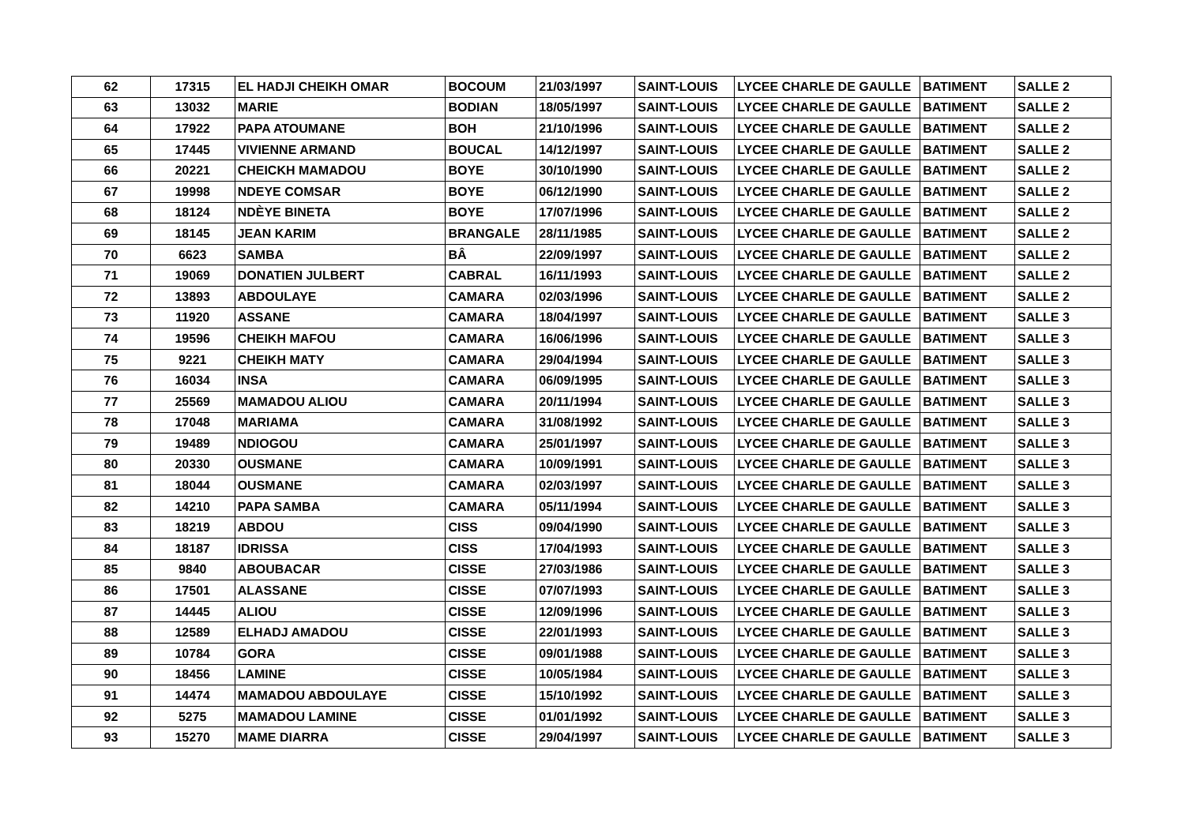| 62 | 17315 | EL HADJI CHEIKH OMAR | BOCOUM | 21/03/1997 | SAINT-LOUIS | LYCEE CHARLE DE GAULLE | BATIMENT | SALLE 2 |
| 63 | 13032 | MARIE | BODIAN | 18/05/1997 | SAINT-LOUIS | LYCEE CHARLE DE GAULLE | BATIMENT | SALLE 2 |
| 64 | 17922 | PAPA ATOUMANE | BOH | 21/10/1996 | SAINT-LOUIS | LYCEE CHARLE DE GAULLE | BATIMENT | SALLE 2 |
| 65 | 17445 | VIVIENNE ARMAND | BOUCAL | 14/12/1997 | SAINT-LOUIS | LYCEE CHARLE DE GAULLE | BATIMENT | SALLE 2 |
| 66 | 20221 | CHEICKH MAMADOU | BOYE | 30/10/1990 | SAINT-LOUIS | LYCEE CHARLE DE GAULLE | BATIMENT | SALLE 2 |
| 67 | 19998 | NDEYE COMSAR | BOYE | 06/12/1990 | SAINT-LOUIS | LYCEE CHARLE DE GAULLE | BATIMENT | SALLE 2 |
| 68 | 18124 | NDÈYE BINETA | BOYE | 17/07/1996 | SAINT-LOUIS | LYCEE CHARLE DE GAULLE | BATIMENT | SALLE 2 |
| 69 | 18145 | JEAN KARIM | BRANGALE | 28/11/1985 | SAINT-LOUIS | LYCEE CHARLE DE GAULLE | BATIMENT | SALLE 2 |
| 70 | 6623 | SAMBA | BÂ | 22/09/1997 | SAINT-LOUIS | LYCEE CHARLE DE GAULLE | BATIMENT | SALLE 2 |
| 71 | 19069 | DONATIEN JULBERT | CABRAL | 16/11/1993 | SAINT-LOUIS | LYCEE CHARLE DE GAULLE | BATIMENT | SALLE 2 |
| 72 | 13893 | ABDOULAYE | CAMARA | 02/03/1996 | SAINT-LOUIS | LYCEE CHARLE DE GAULLE | BATIMENT | SALLE 2 |
| 73 | 11920 | ASSANE | CAMARA | 18/04/1997 | SAINT-LOUIS | LYCEE CHARLE DE GAULLE | BATIMENT | SALLE 3 |
| 74 | 19596 | CHEIKH MAFOU | CAMARA | 16/06/1996 | SAINT-LOUIS | LYCEE CHARLE DE GAULLE | BATIMENT | SALLE 3 |
| 75 | 9221 | CHEIKH MATY | CAMARA | 29/04/1994 | SAINT-LOUIS | LYCEE CHARLE DE GAULLE | BATIMENT | SALLE 3 |
| 76 | 16034 | INSA | CAMARA | 06/09/1995 | SAINT-LOUIS | LYCEE CHARLE DE GAULLE | BATIMENT | SALLE 3 |
| 77 | 25569 | MAMADOU ALIOU | CAMARA | 20/11/1994 | SAINT-LOUIS | LYCEE CHARLE DE GAULLE | BATIMENT | SALLE 3 |
| 78 | 17048 | MARIAMA | CAMARA | 31/08/1992 | SAINT-LOUIS | LYCEE CHARLE DE GAULLE | BATIMENT | SALLE 3 |
| 79 | 19489 | NDIOGOU | CAMARA | 25/01/1997 | SAINT-LOUIS | LYCEE CHARLE DE GAULLE | BATIMENT | SALLE 3 |
| 80 | 20330 | OUSMANE | CAMARA | 10/09/1991 | SAINT-LOUIS | LYCEE CHARLE DE GAULLE | BATIMENT | SALLE 3 |
| 81 | 18044 | OUSMANE | CAMARA | 02/03/1997 | SAINT-LOUIS | LYCEE CHARLE DE GAULLE | BATIMENT | SALLE 3 |
| 82 | 14210 | PAPA SAMBA | CAMARA | 05/11/1994 | SAINT-LOUIS | LYCEE CHARLE DE GAULLE | BATIMENT | SALLE 3 |
| 83 | 18219 | ABDOU | CISS | 09/04/1990 | SAINT-LOUIS | LYCEE CHARLE DE GAULLE | BATIMENT | SALLE 3 |
| 84 | 18187 | IDRISSA | CISS | 17/04/1993 | SAINT-LOUIS | LYCEE CHARLE DE GAULLE | BATIMENT | SALLE 3 |
| 85 | 9840 | ABOUBACAR | CISSE | 27/03/1986 | SAINT-LOUIS | LYCEE CHARLE DE GAULLE | BATIMENT | SALLE 3 |
| 86 | 17501 | ALASSANE | CISSE | 07/07/1993 | SAINT-LOUIS | LYCEE CHARLE DE GAULLE | BATIMENT | SALLE 3 |
| 87 | 14445 | ALIOU | CISSE | 12/09/1996 | SAINT-LOUIS | LYCEE CHARLE DE GAULLE | BATIMENT | SALLE 3 |
| 88 | 12589 | ELHADJ AMADOU | CISSE | 22/01/1993 | SAINT-LOUIS | LYCEE CHARLE DE GAULLE | BATIMENT | SALLE 3 |
| 89 | 10784 | GORA | CISSE | 09/01/1988 | SAINT-LOUIS | LYCEE CHARLE DE GAULLE | BATIMENT | SALLE 3 |
| 90 | 18456 | LAMINE | CISSE | 10/05/1984 | SAINT-LOUIS | LYCEE CHARLE DE GAULLE | BATIMENT | SALLE 3 |
| 91 | 14474 | MAMADOU ABDOULAYE | CISSE | 15/10/1992 | SAINT-LOUIS | LYCEE CHARLE DE GAULLE | BATIMENT | SALLE 3 |
| 92 | 5275 | MAMADOU LAMINE | CISSE | 01/01/1992 | SAINT-LOUIS | LYCEE CHARLE DE GAULLE | BATIMENT | SALLE 3 |
| 93 | 15270 | MAME DIARRA | CISSE | 29/04/1997 | SAINT-LOUIS | LYCEE CHARLE DE GAULLE | BATIMENT | SALLE 3 |